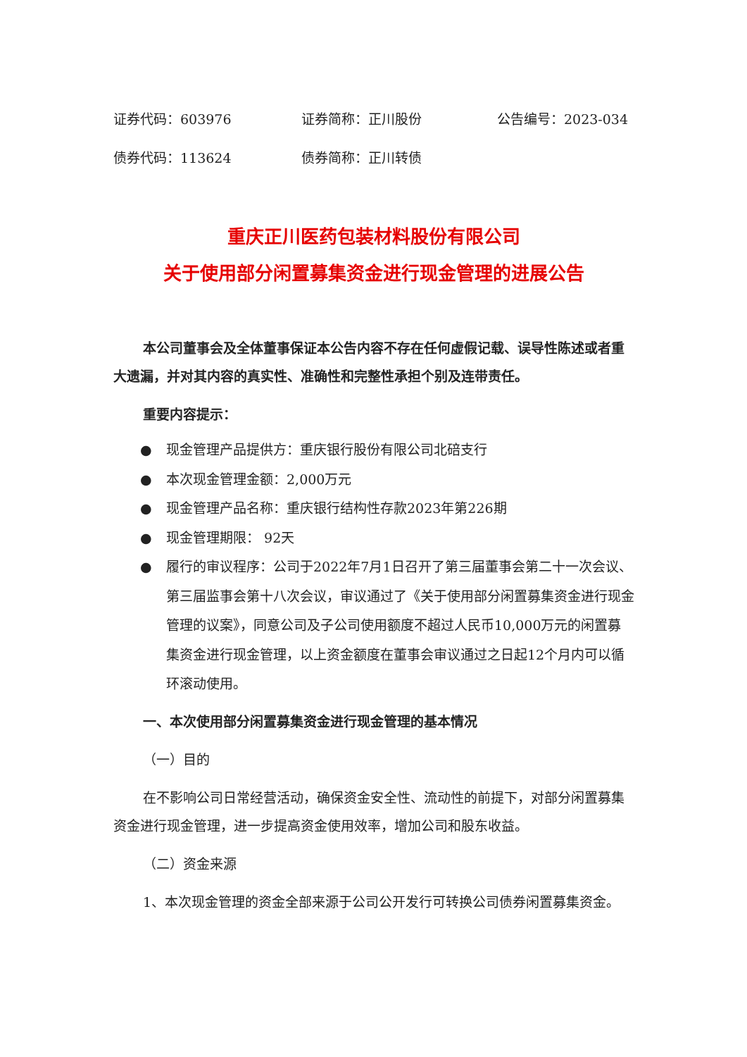证券代码：603976 证券简称：正川股份 公告编号：2023-034
债券代码：113624 债券简称：正川转债
重庆正川医药包装材料股份有限公司
关于使用部分闲置募集资金进行现金管理的进展公告
本公司董事会及全体董事保证本公告内容不存在任何虚假记载、误导性陈述或者重大遗漏，并对其内容的真实性、准确性和完整性承担个别及连带责任。
重要内容提示：
● 现金管理产品提供方：重庆银行股份有限公司北碚支行
● 本次现金管理金额：2,000万元
● 现金管理产品名称：重庆银行结构性存款2023年第226期
● 现金管理期限： 92天
● 履行的审议程序：公司于2022年7月1日召开了第三届董事会第二十一次会议、第三届监事会第十八次会议，审议通过了《关于使用部分闲置募集资金进行现金管理的议案》，同意公司及子公司使用额度不超过人民币10,000万元的闲置募集资金进行现金管理，以上资金额度在董事会审议通过之日起12个月内可以循环滚动使用。
一、本次使用部分闲置募集资金进行现金管理的基本情况
（一）目的
在不影响公司日常经营活动，确保资金安全性、流动性的前提下，对部分闲置募集资金进行现金管理，进一步提高资金使用效率，增加公司和股东收益。
（二）资金来源
1、本次现金管理的资金全部来源于公司公开发行可转换公司债券闲置募集资金。